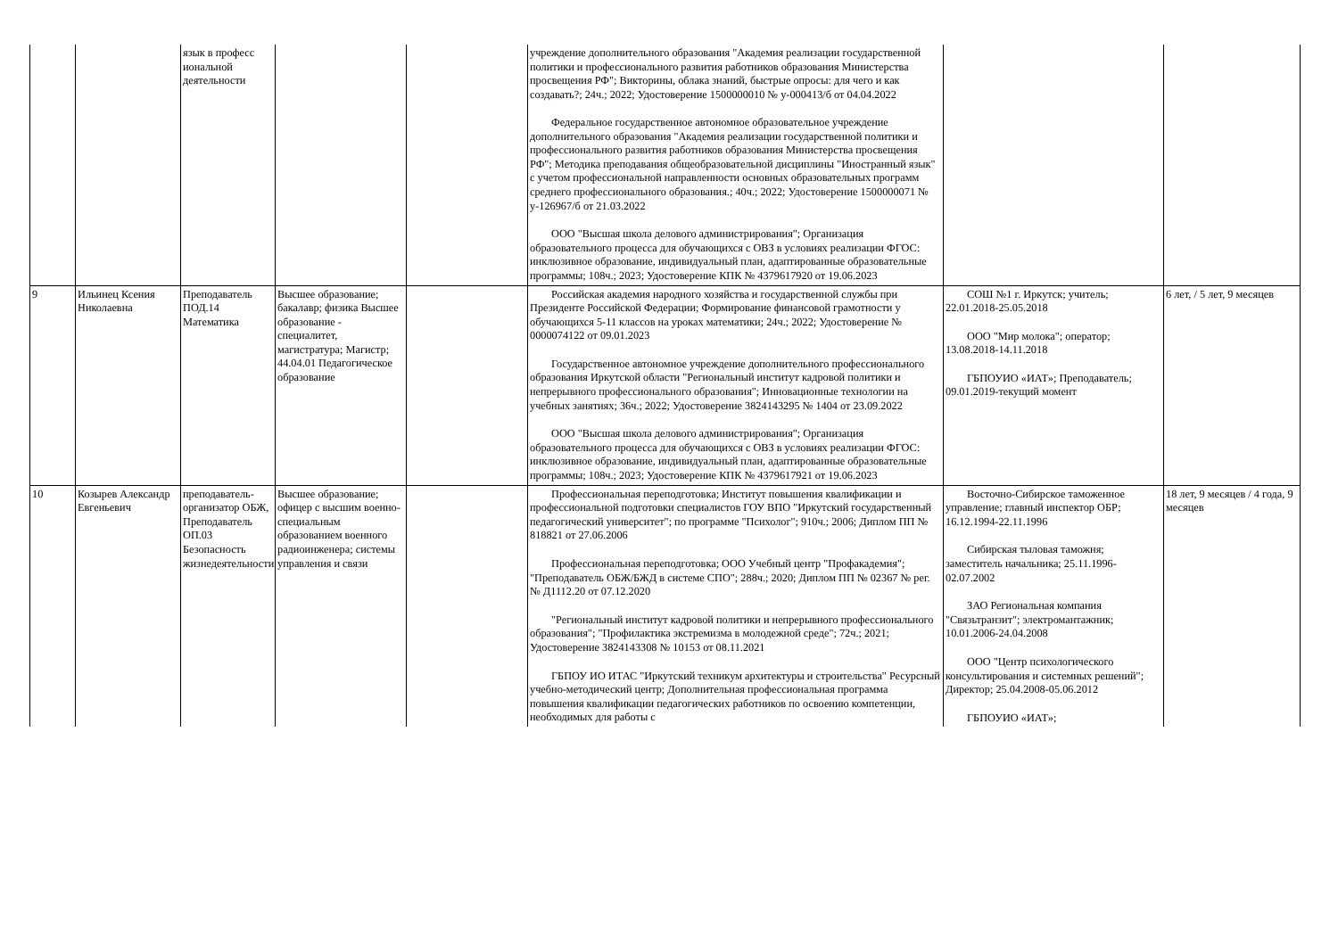| | | язык в професс иональной деятельности | | | учреждение дополнительного образования "Академия реализации государственной политики и профессионального развития работников образования Министерства просвещения РФ"; Викторины, облака знаний, быстрые опросы: для чего и как создавать?; 24ч.; 2022; Удостоверение 1500000010 № у-000413/б от 04.04.2022 Федеральное государственное автономное образовательное учреждение дополнительного образования "Академия реализации государственной политики и профессионального развития работников образования Министерства просвещения РФ"; Методика преподавания общеобразовательной дисциплины "Иностранный язык" с учетом профессиональной направленности основных образовательных программ среднего профессионального образования.; 40ч.; 2022; Удостоверение 1500000071 № у-126967/б от 21.03.2022 ООО "Высшая школа делового администрирования"; Организация образовательного процесса для обучающихся с ОВЗ в условиях реализации ФГОС: инклюзивное образование, индивидуальный план, адаптированные образовательные программы; 108ч.; 2023; Удостоверение КПК № 4379617920 от 19.06.2023 | | |
| 9 | Ильинец Ксения Николаевна | Преподаватель ПОД.14 Математика | Высшее образование; бакалавр; физика Высшее образование - специалитет, магистратура; Магистр; 44.04.01 Педагогическое образование | | Российская академия народного хозяйства и государственной службы при Президенте Российской Федерации; Формирование финансовой грамотности у обучающихся 5-11 классов на уроках математики; 24ч.; 2022; Удостоверение № 0000074122 от 09.01.2023 Государственное автономное учреждение дополнительного профессионального образования Иркутской области "Региональный институт кадровой политики и непрерывного профессионального образования"; Инновационные технологии на учебных занятиях; 36ч.; 2022; Удостоверение 3824143295 № 1404 от 23.09.2022 ООО "Высшая школа делового администрирования"; Организация образовательного процесса для обучающихся с ОВЗ в условиях реализации ФГОС: инклюзивное образование, индивидуальный план, адаптированные образовательные программы; 108ч.; 2023; Удостоверение КПК № 4379617921 от 19.06.2023 | СОШ №1 г. Иркутск; учитель; 22.01.2018-25.05.2018 ООО "Мир молока"; оператор; 13.08.2018-14.11.2018 ГБПОУИО «ИАТ»; Преподаватель; 09.01.2019-текущий момент | 6 лет, / 5 лет, 9 месяцев |
| 10 | Козырев Александр Евгеньевич | преподаватель-организатор ОБЖ, Преподаватель ОП.03 Безопасность жизнедеятельности | Высшее образование; офицер с высшим военно-специальным образованием военного радиоинженера; системы управления и связи | | Профессиональная переподготовка; Институт повышения квалификации и профессиональной подготовки специалистов ГОУ ВПО "Иркутский государственный педагогический университет"; по программе "Психолог"; 910ч.; 2006; Диплом ПП № 818821 от 27.06.2006 Профессиональная переподготовка; ООО Учебный центр "Профакадемия"; "Преподаватель ОБЖ/БЖД в системе СПО"; 288ч.; 2020; Диплом ПП № 02367 № рег. № Д1112.20 от 07.12.2020 "Региональный институт кадровой политики и непрерывного профессионального образования"; "Профилактика экстремизма в молодежной среде"; 72ч.; 2021; Удостоверение 3824143308 № 10153 от 08.11.2021 ГБПОУ ИО ИТАС "Иркутский техникум архитектуры и строительства" Ресурсный учебно-методический центр; Дополнительная профессиональная программа повышения квалификации педагогических работников по освоению компетенции, необходимых для работы с | Восточно-Сибирское таможенное управление; главный инспектор ОБР; 16.12.1994-22.11.1996 Сибирская тыловая таможня; заместитель начальника; 25.11.1996-02.07.2002 ЗАО Региональная компания "Связьтранзит"; электромантажник; 10.01.2006-24.04.2008 ООО "Центр психологического консультирования и системных решений"; Директор; 25.04.2008-05.06.2012 ГБПОУИО «ИАТ»; | 18 лет, 9 месяцев / 4 года, 9 месяцев |